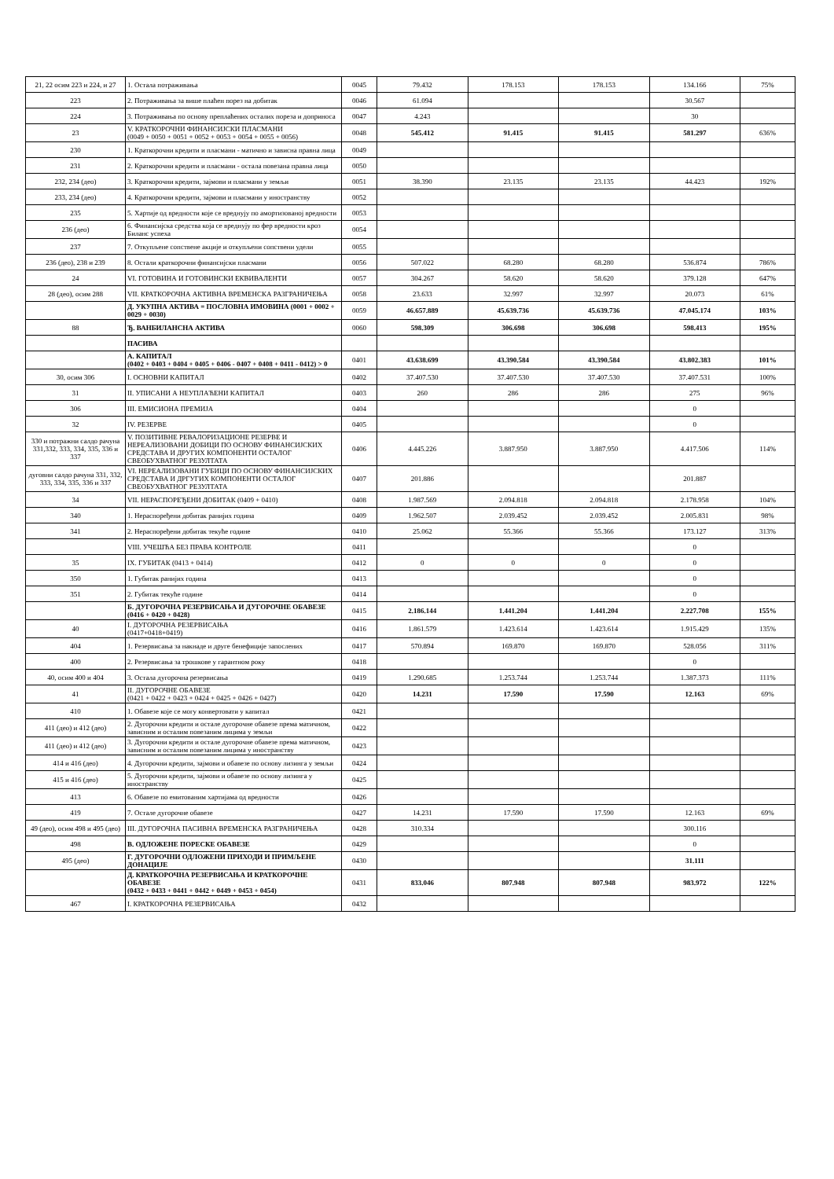| 21, 22 осим 223 и 224, и 27 | 1. Остала потраживања | 0045 | 79.432 | 178.153 | 178.153 | 134.166 | 75% |
| 223 | 2. Потраживања за више плаћен порез на добитак | 0046 | 61.094 | | | 30.567 | |
| 224 | 3. Потраживања по основу преплаћених осталих пореза и доприноса | 0047 | 4.243 | | | 30 | |
| 23 | V. КРАТКОРОЧНИ ФИНАНСИЈСКИ ПЛАСМАНИ (0049 + 0050 + 0051 + 0052 + 0053 + 0054 + 0055 + 0056) | 0048 | 545.412 | 91.415 | 91.415 | 581.297 | 636% |
| 230 | 1. Краткорочни кредити и пласмани - матично и зависна правна лица | 0049 | | | | | |
| 231 | 2. Краткорочни кредити и пласмани - остала повезана правна лица | 0050 | | | | | |
| 232, 234 (део) | 3. Краткорочни кредити, зајмови и пласмани у земљи | 0051 | 38.390 | 23.135 | 23.135 | 44.423 | 192% |
| 233, 234 (део) | 4. Краткорочни кредити, зајмови и пласмани у иностранству | 0052 | | | | | |
| 235 | 5. Хартије од вредности које се вреднују по амортизованој вредности | 0053 | | | | | |
| 236 (део) | 6. Финансијска средства која се вреднују по фер вредности кроз Билaнс успеха | 0054 | | | | | |
| 237 | 7. Откупљене сопствене акције и откупљени сопствени удели | 0055 | | | | | |
| 236 (део), 238 и 239 | 8. Остали краткорочни финансијски пласмани | 0056 | 507.022 | 68.280 | 68.280 | 536.874 | 786% |
| 24 | VI. ГОТОВИНА И ГОТОВИНСКИ ЕКВИВАЛЕНТИ | 0057 | 304.267 | 58.620 | 58.620 | 379.128 | 647% |
| 28 (део), осим 288 | VII. КРАТКОРОЧНА АКТИВНА ВРЕМЕНСКА РАЗГРАНИЧЕЊА | 0058 | 23.633 | 32.997 | 32.997 | 20.073 | 61% |
| | Д. УКУПНА АКТИВА = ПОСЛОВНА ИМОВИНА (0001 + 0002 + 0029 + 0030) | 0059 | 46.657.889 | 45.639.736 | 45.639.736 | 47.045.174 | 103% |
| 88 | Ђ. ВАНБИЛАНСНА АКТИВА | 0060 | 598.309 | 306.698 | 306.698 | 598.413 | 195% |
| | ПАСИВА | | | | | | |
| | А. КАПИТАЛ (0402 + 0403 + 0404 + 0405 + 0406 - 0407 + 0408 + 0411 - 0412) > 0 | 0401 | 43.638.699 | 43.390.584 | 43.390.584 | 43.802.383 | 101% |
| 30, осим 306 | I. ОСНОВНИ КАПИТАЛ | 0402 | 37.407.530 | 37.407.530 | 37.407.530 | 37.407.531 | 100% |
| 31 | II. УПИСАНИ А НЕУПЛАЋЕНИ КАПИТАЛ | 0403 | 260 | 286 | 286 | 275 | 96% |
| 306 | III. ЕМИСИОНА ПРЕМИЈА | 0404 | | | | 0 | |
| 32 | IV. РЕЗЕРВЕ | 0405 | | | | 0 | |
| 330 и потражни салдо рачуна 331,332, 333, 334, 335, 336 и 337 | V. ПОЗИТИВНЕ РЕВАЛОРИЗАЦИОНЕ РЕЗЕРВЕ И НЕРЕАЛИЗОВАНИ ДОБИЦИ ПО ОСНОВУ ФИНАНСИЈСКИХ СРЕДСТАВА И ДРУГИХ КОМПОНЕНТИ ОСТАЛОГ СВЕОБУХВАТНОГ РЕЗУЛТАТА | 0406 | 4.445.226 | 3.887.950 | 3.887.950 | 4.417.506 | 114% |
| дуговни салдо рачуна 331, 332, 333, 334, 335, 336 и 337 | VI. НЕРЕАЛИЗОВАНИ ГУБИЦИ ПО ОСНОВУ ФИНАНСИЈСКИХ СРЕДСТАВА И ДРГУГИХ КОМПОНЕНТИ ОСТАЛОГ СВЕОБУХВАТНОГ РЕЗУЛТАТА | 0407 | 201.886 | | | 201.887 | |
| 34 | VII. НЕРАСПОРЕЂЕНИ ДОБИТАК (0409 + 0410) | 0408 | 1.987.569 | 2.094.818 | 2.094.818 | 2.178.958 | 104% |
| 340 | 1. Нераспоређени добитак ранијих година | 0409 | 1.962.507 | 2.039.452 | 2.039.452 | 2.005.831 | 98% |
| 341 | 2. Нераспоређени добитак текуће године | 0410 | 25.062 | 55.366 | 55.366 | 173.127 | 313% |
| | VIII. УЧЕШЋА БЕЗ ПРАВА КОНТРОЛЕ | 0411 | | | | 0 | |
| 35 | IX. ГУБИТАК (0413 + 0414) | 0412 | 0 | 0 | 0 | 0 | |
| 350 | 1. Губитак ранијих година | 0413 | | | | 0 | |
| 351 | 2. Губитак текуће године | 0414 | | | | 0 | |
| | Б. ДУГОРОЧНА РЕЗЕРВИСАЊА И ДУГОРОЧНЕ ОБАВЕЗЕ (0416 + 0420 + 0428) | 0415 | 2.186.144 | 1.441.204 | 1.441.204 | 2.227.708 | 155% |
| 40 | I. ДУГОРОЧНА РЕЗЕРВИСАЊА (0417+0418+0419) | 0416 | 1.861.579 | 1.423.614 | 1.423.614 | 1.915.429 | 135% |
| 404 | 1. Резервисања за накнаде и друге бенефиције запослених | 0417 | 570.894 | 169.870 | 169.870 | 528.056 | 311% |
| 400 | 2. Резервисања за трошкове у гарантном року | 0418 | | | | 0 | |
| 40, осим 400 и 404 | 3. Остала дугорочна резервисања | 0419 | 1.290.685 | 1.253.744 | 1.253.744 | 1.387.373 | 111% |
| 41 | II. ДУГОРОЧНЕ ОБАВЕЗЕ (0421 + 0422 + 0423 + 0424 + 0425 + 0426 + 0427) | 0420 | 14.231 | 17.590 | 17.590 | 12.163 | 69% |
| 410 | 1. Обавезе које се могу конвертовати у капитал | 0421 | | | | | |
| 411 (део) и 412 (део) | 2. Дугорочни кредити и остале дугорочне обавезе према матичном, зависним и осталим повезаним лицима у земљи | 0422 | | | | | |
| 411 (део) и 412 (део) | 3. Дугорочни кредити и остале дугорочне обавезе према матичном, зависним и осталим повезаним лицима у иностранству | 0423 | | | | | |
| 414 и 416 (део) | 4. Дугорочни кредити, зајмови и обавезе по основу лизинга у земљи | 0424 | | | | | |
| 415 и 416 (део) | 5. Дугорочни кредити, зајмови и обавезе по основу лизинга у иностранству | 0425 | | | | | |
| 413 | 6. Обавезе по емитованим хартијама од вредности | 0426 | | | | | |
| 419 | 7. Остале дугорочне обавезе | 0427 | 14.231 | 17.590 | 17.590 | 12.163 | 69% |
| 49 (део), осим 498 и 495 (део) | III. ДУГОРОЧНА ПАСИВНА ВРЕМЕНСКА РАЗГРАНИЧЕЊА | 0428 | 310.334 | | | 300.116 | |
| 498 | В. ОДЛОЖЕНЕ ПОРЕСКЕ ОБАВЕЗЕ | 0429 | | | | 0 | |
| 495 (део) | Г. ДУГОРОЧНИ ОДЛОЖЕНИ ПРИХОДИ И ПРИМЉЕНЕ ДОНАЦИЈЕ | 0430 | | | | 31.111 | |
| | Д. КРАТКОРОЧНА РЕЗЕРВИСАЊА И КРАТКОРОЧНЕ ОБАВЕЗЕ (0432 + 0433 + 0441 + 0442 + 0449 + 0453 + 0454) | 0431 | 833.046 | 807.948 | 807.948 | 983.972 | 122% |
| 467 | I. КРАТКОРОЧНА РЕЗЕРВИСАЊА | 0432 | | | | | |